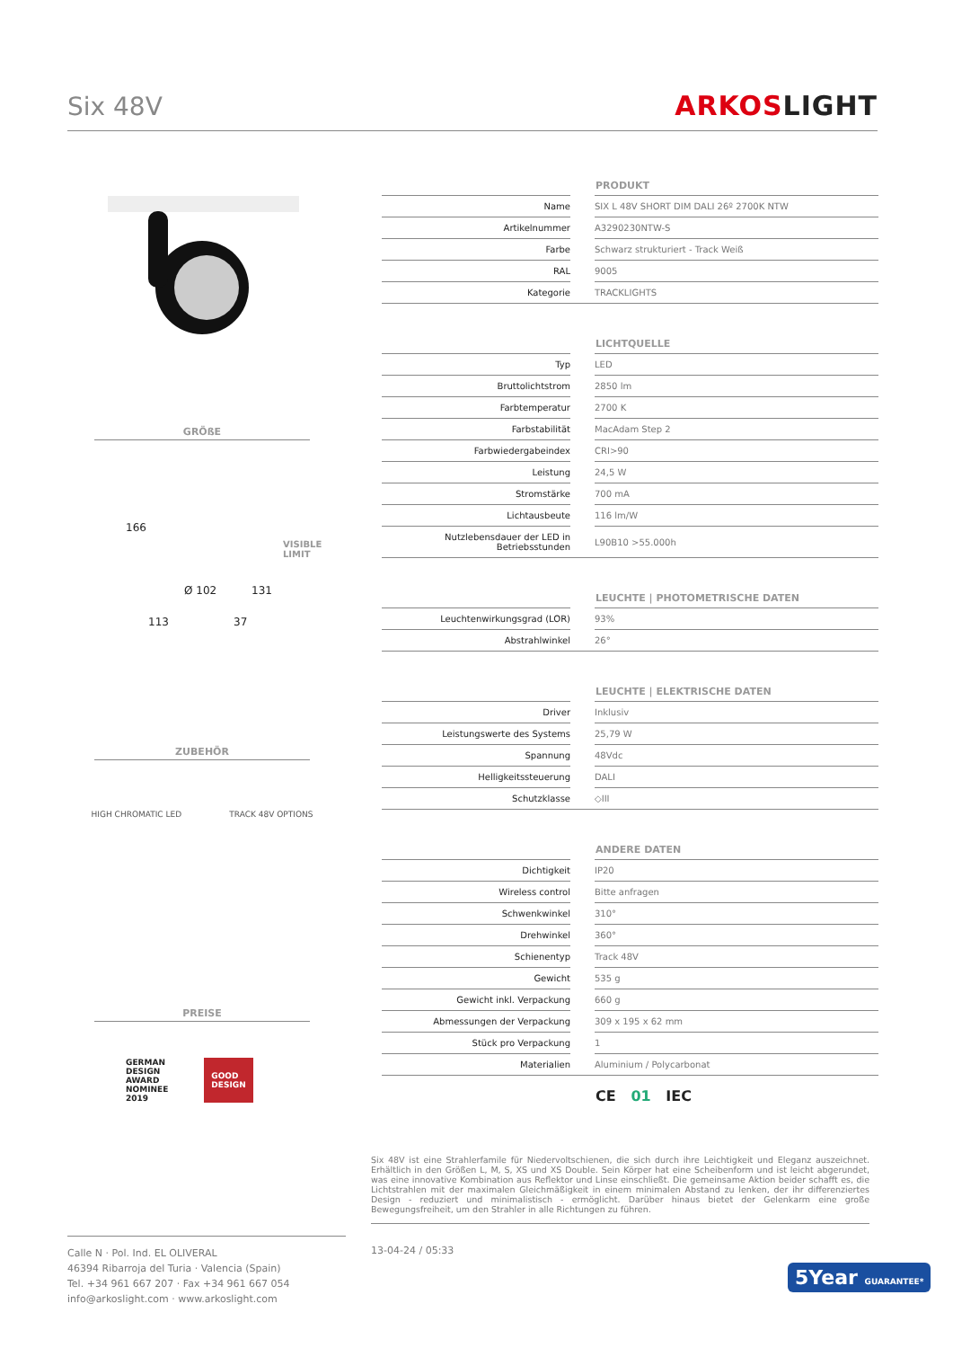Six 48V
ARKOSLIGHT
GRÖßE
166
VISIBLE
LIMIT
Ø 102 131
113 37
ZUBEHÖR
HIGH CHROMATIC LED TRACK 48V OPTIONS
PREISE
GERMAN
DESIGN
AWARD
NOMINEE
2019
GOOD
DESIGN
PRODUKT
| Name | | SIX L 48V SHORT DIM DALI 26º 2700K NTW |
| Artikelnummer | | A3290230NTW-S |
| Farbe | | Schwarz strukturiert - Track Weiß |
| RAL | | 9005 |
| Kategorie | | TRACKLIGHTS |
LICHTQUELLE
| Typ | | LED |
| Bruttolichtstrom | | 2850 lm |
| Farbtemperatur | | 2700 K |
| Farbstabilität | | MacAdam Step 2 |
| Farbwiedergabeindex | | CRI>90 |
| Leistung | | 24,5 W |
| Stromstärke | | 700 mA |
| Lichtausbeute | | 116 lm/W |
| Nutzlebensdauer der LED in Betriebsstunden | | L90B10 >55.000h |
LEUCHTE | PHOTOMETRISCHE DATEN
| Leuchtenwirkungsgrad (LOR) | | 93% |
| Abstrahlwinkel | | 26° |
LEUCHTE | ELEKTRISCHE DATEN
| Driver | | Inklusiv |
| Leistungswerte des Systems | | 25,79 W |
| Spannung | | 48Vdc |
| Helligkeitssteuerung | | DALI |
| Schutzklasse | | ◇III |
ANDERE DATEN
| Dichtigkeit | | IP20 |
| Wireless control | | Bitte anfragen |
| Schwenkwinkel | | 310° |
| Drehwinkel | | 360° |
| Schienentyp | | Track 48V |
| Gewicht | | 535 g |
| Gewicht inkl. Verpackung | | 660 g |
| Abmessungen der Verpackung | | 309 x 195 x 62 mm |
| Stück pro Verpackung | | 1 |
| Materialien | | Aluminium / Polycarbonat |
CE 01 IEC
Six 48V ist eine Strahlerfamile für Niedervoltschienen, die sich durch ihre Leichtigkeit und Eleganz auszeichnet. Erhältlich in den Größen L, M, S, XS und XS Double. Sein Körper hat eine Scheibenform und ist leicht abgerundet, was eine innovative Kombination aus Reflektor und Linse einschließt. Die gemeinsame Aktion beider schafft es, die Lichtstrahlen mit der maximalen Gleichmäßigkeit in einem minimalen Abstand zu lenken, der ihr differenziertes Design - reduziert und minimalistisch - ermöglicht. Darüber hinaus bietet der Gelenkarm eine große Bewegungsfreiheit, um den Strahler in alle Richtungen zu führen.
Calle N · Pol. Ind. EL OLIVERAL
46394 Ribarroja del Turia · Valencia (Spain)
Tel. +34 961 667 207 · Fax +34 961 667 054
info@arkoslight.com · www.arkoslight.com
13-04-24 / 05:33
5Year GUARANTEE*